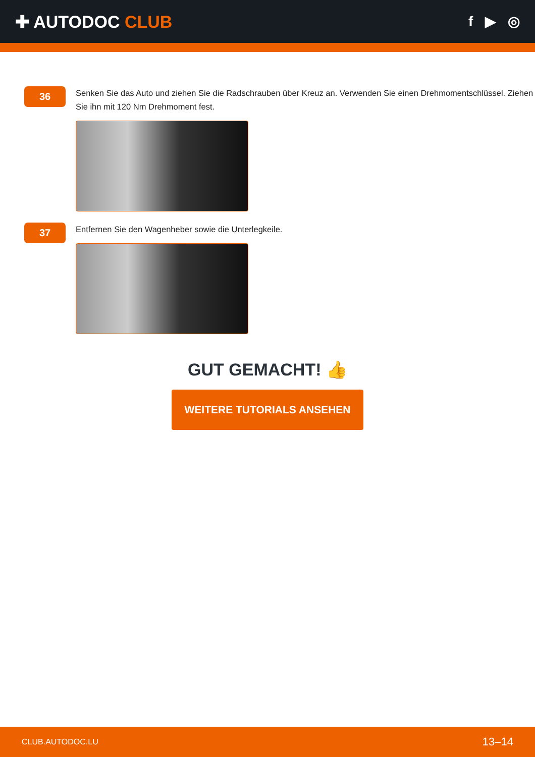✚ AUTODOC CLUB
f ▶ ◎
36
Senken Sie das Auto und ziehen Sie die Radschrauben über Kreuz an. Verwenden Sie einen Drehmomentschlüssel. Ziehen Sie ihn mit 120 Nm Drehmoment fest.
37
Entfernen Sie den Wagenheber sowie die Unterlegkeile.
GUT GEMACHT! 👍
WEITERE TUTORIALS ANSEHEN
CLUB.AUTODOC.LU 13–14